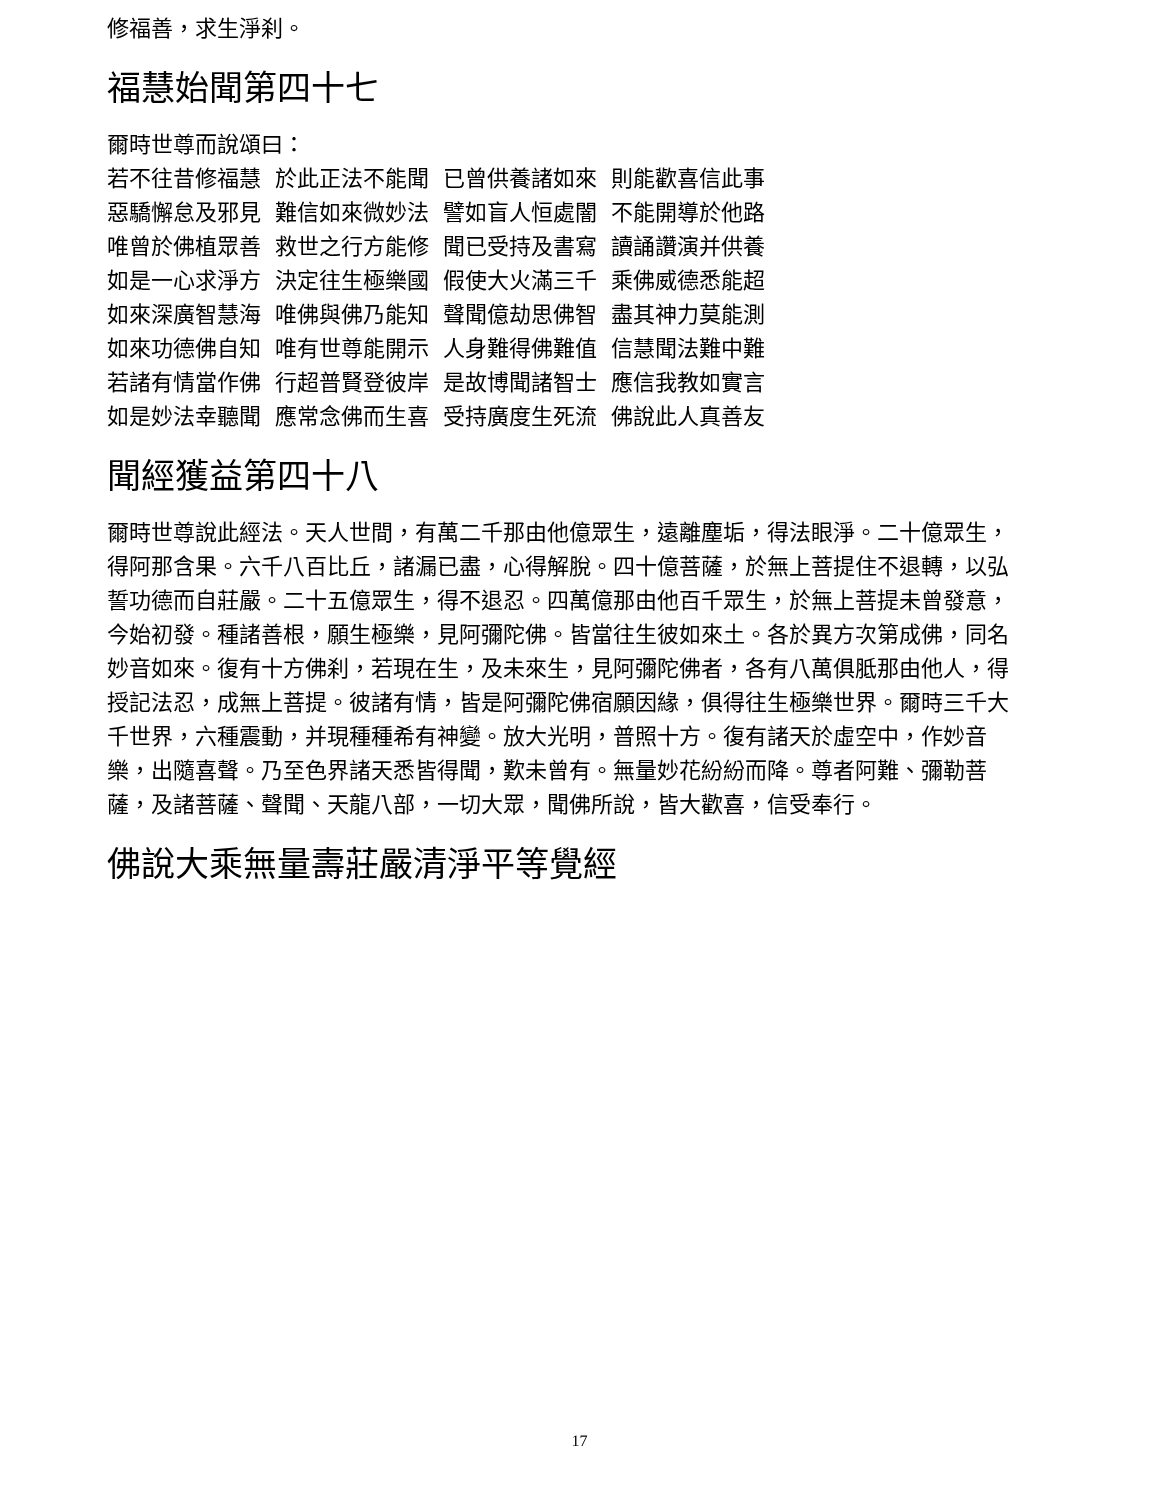修福善，求生淨刹。
福慧始聞第四十七
爾時世尊而說頌曰：
若不往昔修福慧 於此正法不能聞 已曾供養諸如來 則能歡喜信此事
惡驕懈怠及邪見 難信如來微妙法 譬如盲人恒處闇 不能開導於他路
唯曾於佛植眾善 救世之行方能修 聞已受持及書寫 讀誦讚演并供養
如是一心求淨方 決定往生極樂國 假使大火滿三千 乘佛威德悉能超
如來深廣智慧海 唯佛與佛乃能知 聲聞億劫思佛智 盡其神力莫能測
如來功德佛自知 唯有世尊能開示 人身難得佛難值 信慧聞法難中難
若諸有情當作佛 行超普賢登彼岸 是故博聞諸智士 應信我教如實言
如是妙法幸聽聞 應常念佛而生喜 受持廣度生死流 佛說此人真善友
聞經獲益第四十八
爾時世尊說此經法。天人世間，有萬二千那由他億眾生，遠離塵垢，得法眼淨。二十億眾生，得阿那含果。六千八百比丘，諸漏已盡，心得解脫。四十億菩薩，於無上菩提住不退轉，以弘誓功德而自莊嚴。二十五億眾生，得不退忍。四萬億那由他百千眾生，於無上菩提未曾發意，今始初發。種諸善根，願生極樂，見阿彌陀佛。皆當往生彼如來土。各於異方次第成佛，同名妙音如來。復有十方佛刹，若現在生，及未來生，見阿彌陀佛者，各有八萬俱胝那由他人，得授記法忍，成無上菩提。彼諸有情，皆是阿彌陀佛宿願因緣，俱得往生極樂世界。爾時三千大千世界，六種震動，并現種種希有神變。放大光明，普照十方。復有諸天於虛空中，作妙音樂，出隨喜聲。乃至色界諸天悉皆得聞，歎未曾有。無量妙花紛紛而降。尊者阿難、彌勒菩薩，及諸菩薩、聲聞、天龍八部，一切大眾，聞佛所說，皆大歡喜，信受奉行。
佛說大乘無量壽莊嚴清淨平等覺經
17